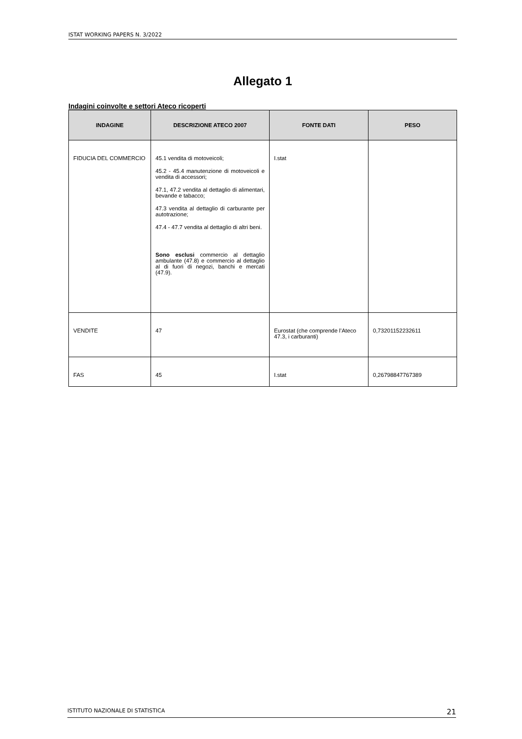ISTAT WORKING PAPERS N. 3/2022
Allegato 1
Indagini coinvolte e settori Ateco ricoperti
| INDAGINE | DESCRIZIONE ATECO 2007 | FONTE DATI | PESO |
| --- | --- | --- | --- |
| FIDUCIA DEL COMMERCIO | 45.1 vendita di motoveicoli; 45.2 - 45.4 manutenzione di motoveicoli e vendita di accessori; 47.1, 47.2 vendita al dettaglio di alimentari, bevande e tabacco; 47.3 vendita al dettaglio di carburante per autotrazione; 47.4 - 47.7 vendita al dettaglio di altri beni. Sono esclusi commercio al dettaglio ambulante (47.8) e commercio al dettaglio al di fuori di negozi, banchi e mercati (47.9). | I.stat | |
| VENDITE | 47 | Eurostat (che comprende l’Ateco 47.3, i carburanti) | 0,73201152232611 |
| FAS | 45 | I.stat | 0,26798847767389 |
ISTITUTO NAZIONALE DI STATISTICA 21